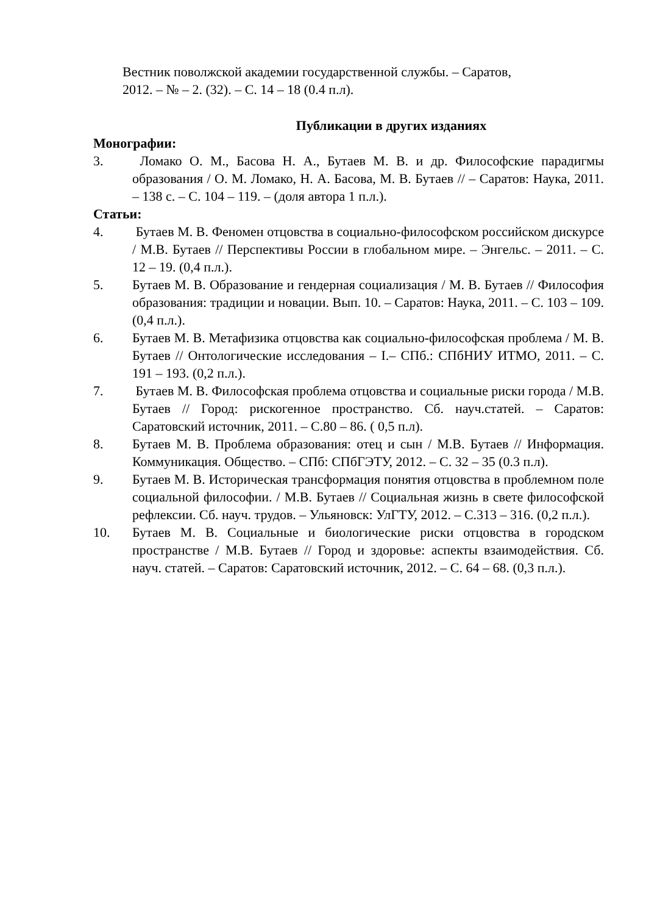Вестник поволжской академии государственной службы. – Саратов,
2012. – № – 2. (32). – С. 14 – 18 (0.4 п.л).
Публикации в других изданиях
Монографии:
3. Ломако О. М., Басова Н. А., Бутаев М. В. и др. Философские парадигмы образования / О. М. Ломако, Н. А. Басова, М. В. Бутаев // – Саратов: Наука, 2011. – 138 с. – С. 104 – 119. – (доля автора 1 п.л.).
Статьи:
4. Бутаев М. В. Феномен отцовства в социально-философском российском дискурсе / М.В. Бутаев // Перспективы России в глобальном мире. – Энгельс. – 2011. – С. 12 – 19. (0,4 п.л.).
5. Бутаев М. В. Образование и гендерная социализация / М. В. Бутаев // Философия образования: традиции и новации. Вып. 10. – Саратов: Наука, 2011. – С. 103 – 109. (0,4 п.л.).
6. Бутаев М. В. Метафизика отцовства как социально-философская проблема / М. В. Бутаев // Онтологические исследования – I.– СПб.: СПбНИУ ИТМО, 2011. – С. 191 – 193. (0,2 п.л.).
7. Бутаев М. В. Философская проблема отцовства и социальные риски города / М.В. Бутаев // Город: рискогенное пространство. Сб. науч.статей. – Саратов: Саратовский источник, 2011. – С.80 – 86. ( 0,5 п.л).
8. Бутаев М. В. Проблема образования: отец и сын / М.В. Бутаев // Информация. Коммуникация. Общество. – СПб: СПбГЭТУ, 2012. – С. 32 – 35 (0.3 п.л).
9. Бутаев М. В. Историческая трансформация понятия отцовства в проблемном поле социальной философии. / М.В. Бутаев // Социальная жизнь в свете философской рефлексии. Сб. науч. трудов. – Ульяновск: УлГТУ, 2012. – С.313 – 316. (0,2 п.л.).
10. Бутаев М. В. Социальные и биологические риски отцовства в городском пространстве / М.В. Бутаев // Город и здоровье: аспекты взаимодействия. Сб. науч. статей. – Саратов: Саратовский источник, 2012. – С. 64 – 68. (0,3 п.л.).